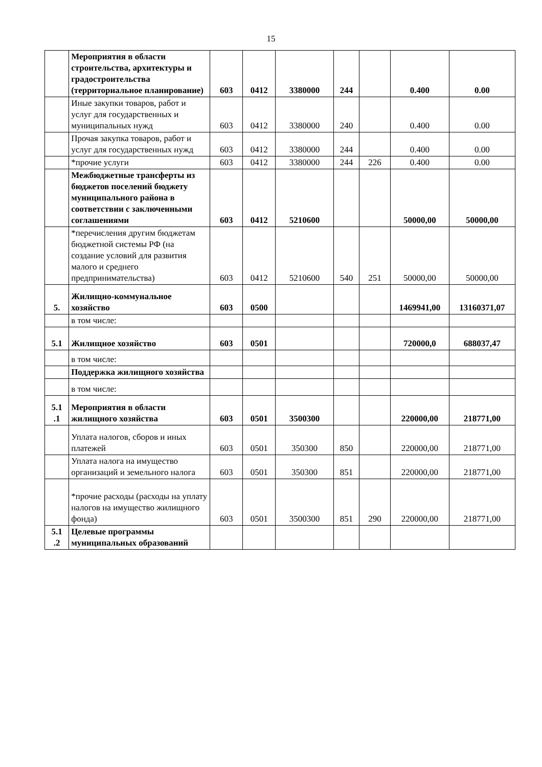15
| | Мероприятия в области строительства, архитектуры и градостроительства (территориальное планирование) | 603 | 0412 | 3380000 | 244 | | 0.400 | 0.00 |
| | Иные закупки товаров, работ и услуг для государственных и муниципальных нужд | 603 | 0412 | 3380000 | 240 | | 0.400 | 0.00 |
| | Прочая закупка товаров, работ и услуг для государственных нужд | 603 | 0412 | 3380000 | 244 | | 0.400 | 0.00 |
| | *прочие услуги | 603 | 0412 | 3380000 | 244 | 226 | 0.400 | 0.00 |
| | Межбюджетные трансферты из бюджетов поселений бюджету муниципального района в соответствии с заключенными соглашениями | 603 | 0412 | 5210600 | | | 50000,00 | 50000,00 |
| | *перечисления другим бюджетам бюджетной системы РФ (на создание условий для развития малого и среднего предпринимательства) | 603 | 0412 | 5210600 | 540 | 251 | 50000,00 | 50000,00 |
| 5. | Жилищно-коммунальное хозяйство | 603 | 0500 | | | | 1469941,00 | 13160371,07 |
| | в том числе: | | | | | | | |
| 5.1 | Жилищное хозяйство | 603 | 0501 | | | | 720000,0 | 688037,47 |
| | в том числе: | | | | | | | |
| | Поддержка жилищного хозяйства | | | | | | | |
| | в том числе: | | | | | | | |
| 5.1 .1 | Мероприятия в области жилищного хозяйства | 603 | 0501 | 3500300 | | | 220000,00 | 218771,00 |
| | Уплата налогов, сборов и иных платежей | 603 | 0501 | 350300 | 850 | | 220000,00 | 218771,00 |
| | Уплата налога на имущество организаций и земельного налога | 603 | 0501 | 350300 | 851 | | 220000,00 | 218771,00 |
| | *прочие расходы (расходы на уплату налогов на имущество жилищного фонда) | 603 | 0501 | 3500300 | 851 | 290 | 220000,00 | 218771,00 |
| 5.1 .2 | Целевые программы муниципальных образований | | | | | | | |